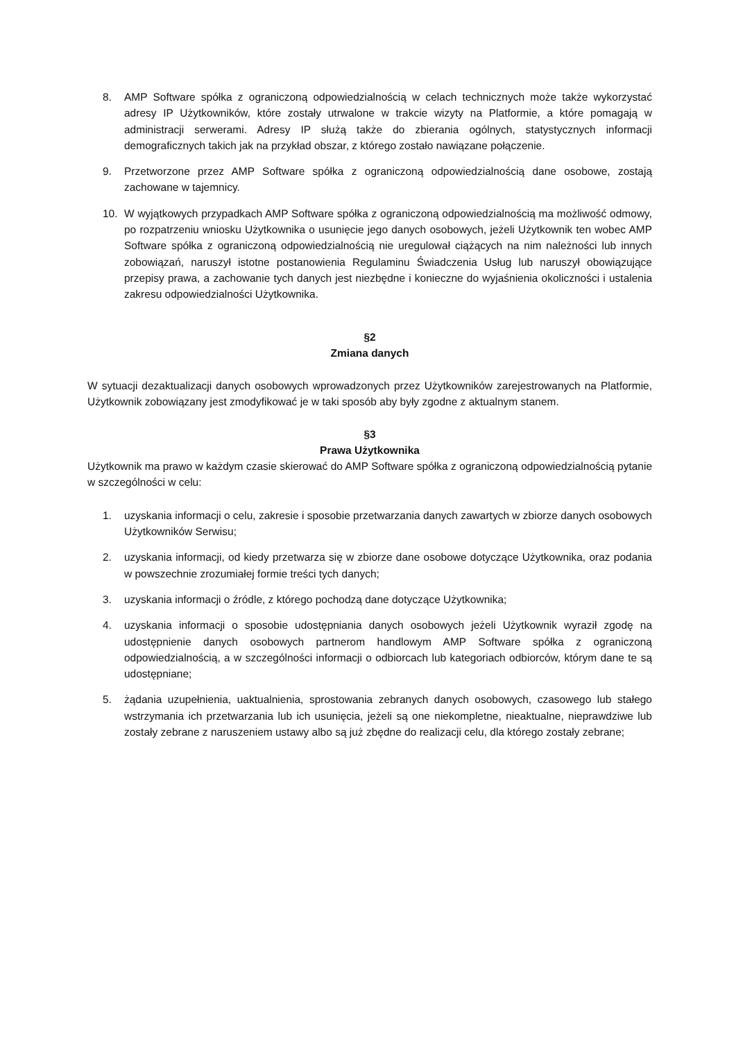8. AMP Software spółka z ograniczoną odpowiedzialnością w celach technicznych może także wykorzystać adresy IP Użytkowników, które zostały utrwalone w trakcie wizyty na Platformie, a które pomagają w administracji serwerami. Adresy IP służą także do zbierania ogólnych, statystycznych informacji demograficznych takich jak na przykład obszar, z którego zostało nawiązane połączenie.
9. Przetworzone przez AMP Software spółka z ograniczoną odpowiedzialnością dane osobowe, zostają zachowane w tajemnicy.
10. W wyjątkowych przypadkach AMP Software spółka z ograniczoną odpowiedzialnością ma możliwość odmowy, po rozpatrzeniu wniosku Użytkownika o usunięcie jego danych osobowych, jeżeli Użytkownik ten wobec AMP Software spółka z ograniczoną odpowiedzialnością nie uregulował ciążących na nim należności lub innych zobowiązań, naruszył istotne postanowienia Regulaminu Świadczenia Usług lub naruszył obowiązujące przepisy prawa, a zachowanie tych danych jest niezbędne i konieczne do wyjaśnienia okoliczności i ustalenia zakresu odpowiedzialności Użytkownika.
§2
Zmiana danych
W sytuacji dezaktualizacji danych osobowych wprowadzonych przez Użytkowników zarejestrowanych na Platformie, Użytkownik zobowiązany jest zmodyfikować je w taki sposób aby były zgodne z aktualnym stanem.
§3
Prawa Użytkownika
Użytkownik ma prawo w każdym czasie skierować do AMP Software spółka z ograniczoną odpowiedzialnością pytanie w szczególności w celu:
1. uzyskania informacji o celu, zakresie i sposobie przetwarzania danych zawartych w zbiorze danych osobowych Użytkowników Serwisu;
2. uzyskania informacji, od kiedy przetwarza się w zbiorze dane osobowe dotyczące Użytkownika, oraz podania w powszechnie zrozumiałej formie treści tych danych;
3. uzyskania informacji o źródle, z którego pochodzą dane dotyczące Użytkownika;
4. uzyskania informacji o sposobie udostępniania danych osobowych jeżeli Użytkownik wyraził zgodę na udostępnienie danych osobowych partnerom handlowym AMP Software spółka z ograniczoną odpowiedzialnością, a w szczególności informacji o odbiorcach lub kategoriach odbiorców, którym dane te są udostępniane;
5. żądania uzupełnienia, uaktualnienia, sprostowania zebranych danych osobowych, czasowego lub stałego wstrzymania ich przetwarzania lub ich usunięcia, jeżeli są one niekompletne, nieaktualne, nieprawdziwe lub zostały zebrane z naruszeniem ustawy albo są już zbędne do realizacji celu, dla którego zostały zebrane;